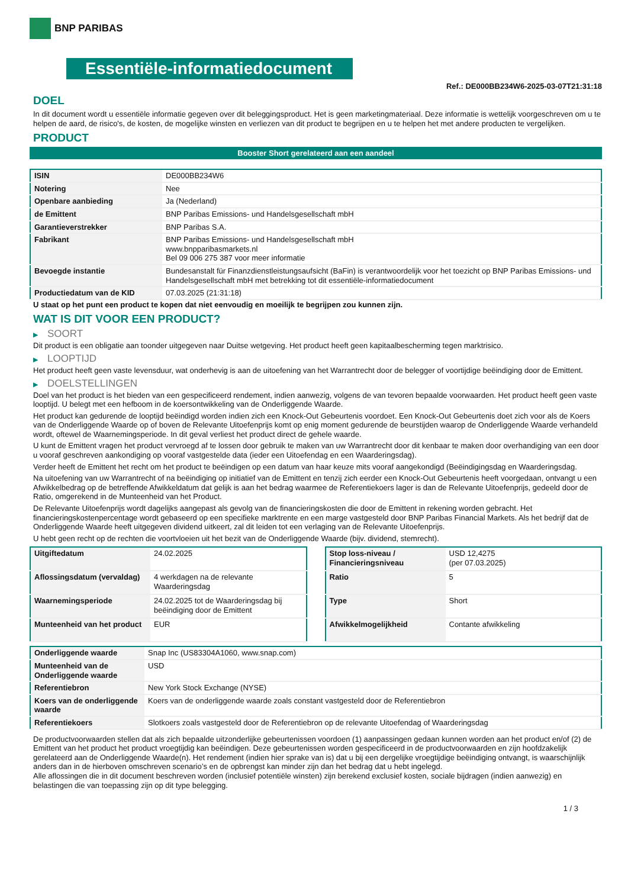BNP PARIBAS
Essentiële-informatiedocument
Ref.: DE000BB234W6-2025-03-07T21:31:18
DOEL
In dit document wordt u essentiële informatie gegeven over dit beleggingsproduct. Het is geen marketingmateriaal. Deze informatie is wettelijk voorgeschreven om u te helpen de aard, de risico's, de kosten, de mogelijke winsten en verliezen van dit product te begrijpen en u te helpen het met andere producten te vergelijken.
PRODUCT
Booster Short gerelateerd aan een aandeel
| ISIN | DE000BB234W6 |
| Notering | Nee |
| Openbare aanbieding | Ja (Nederland) |
| de Emittent | BNP Paribas Emissions- und Handelsgesellschaft mbH |
| Garantieverstrekker | BNP Paribas S.A. |
| Fabrikant | BNP Paribas Emissions- und Handelsgesellschaft mbH www.bnpparibasmarkets.nl Bel 09 006 275 387 voor meer informatie |
| Bevoegde instantie | Bundesanstalt für Finanzdienstleistungsaufsicht (BaFin) is verantwoordelijk voor het toezicht op BNP Paribas Emissions- und Handelsgesellschaft mbH met betrekking tot dit essentiële-informatiedocument |
| Productiedatum van de KID | 07.03.2025 (21:31:18) |
U staat op het punt een product te kopen dat niet eenvoudig en moeilijk te begrijpen zou kunnen zijn.
WAT IS DIT VOOR EEN PRODUCT?
▶ SOORT
Dit product is een obligatie aan toonder uitgegeven naar Duitse wetgeving. Het product heeft geen kapitaalbescherming tegen marktrisico.
▶ LOOPTIJD
Het product heeft geen vaste levensduur, wat onderhevig is aan de uitoefening van het Warrantrecht door de belegger of voortijdige beëindiging door de Emittent.
▶ DOELSTELLINGEN
Doel van het product is het bieden van een gespecificeerd rendement, indien aanwezig, volgens de van tevoren bepaalde voorwaarden. Het product heeft geen vaste looptijd. U belegt met een hefboom in de koersontwikkeling van de Onderliggende Waarde.
Het product kan gedurende de looptijd beëindigd worden indien zich een Knock-Out Gebeurtenis voordoet. Een Knock-Out Gebeurtenis doet zich voor als de Koers van de Onderliggende Waarde op of boven de Relevante Uitoefenprijs komt op enig moment gedurende de beurstijden waarop de Onderliggende Waarde verhandeld wordt, oftewel de Waarnemingsperiode. In dit geval verliest het product direct de gehele waarde.
U kunt de Emittent vragen het product vervroegd af te lossen door gebruik te maken van uw Warrantrecht door dit kenbaar te maken door overhandiging van een door u vooraf geschreven aankondiging op vooraf vastgestelde data (ieder een Uitoefendag en een Waarderingsdag).
Verder heeft de Emittent het recht om het product te beëindigen op een datum van haar keuze mits vooraf aangekondigd (Beëindigingsdag en Waarderingsdag.
Na uitoefening van uw Warrantrecht of na beëindiging op initiatief van de Emittent en tenzij zich eerder een Knock-Out Gebeurtenis heeft voorgedaan, ontvangt u een Afwikkelbedrag op de betreffende Afwikkeldatum dat gelijk is aan het bedrag waarmee de Referentiekoers lager is dan de Relevante Uitoefenprijs, gedeeld door de Ratio, omgerekend in de Munteenheid van het Product.
De Relevante Uitoefenprijs wordt dagelijks aangepast als gevolg van de financieringskosten die door de Emittent in rekening worden gebracht. Het financieringskostenpercentage wordt gebaseerd op een specifieke marktrente en een marge vastgesteld door BNP Paribas Financial Markets. Als het bedrijf dat de Onderliggende Waarde heeft uitgegeven dividend uitkeert, zal dit leiden tot een verlaging van de Relevante Uitoefenprijs.
U hebt geen recht op de rechten die voortvloeien uit het bezit van de Onderliggende Waarde (bijv. dividend, stemrecht).
| Uitgiftedatum | 24.02.2025 |
| Aflossingsdatum (vervaldag) | 4 werkdagen na de relevante Waarderingsdag |
| Waarnemingsperiode | 24.02.2025 tot de Waarderingsdag bij beëindiging door de Emittent |
| Munteenheid van het product | EUR |
| Stop loss-niveau / Financieringsniveau | USD 12,4275 (per 07.03.2025) |
| Ratio | 5 |
| Type | Short |
| Afwikkelmogelijkheid | Contante afwikkeling |
| Onderliggende waarde | Snap Inc (US83304A1060, www.snap.com) |
| Munteenheid van de Onderliggende waarde | USD |
| Referentiebron | New York Stock Exchange (NYSE) |
| Koers van de onderliggende waarde | Koers van de onderliggende waarde zoals constant vastgesteld door de Referentiebron |
| Referentiekoers | Slotkoers zoals vastgesteld door de Referentiebron op de relevante Uitoefendag of Waarderingsdag |
De productvoorwaarden stellen dat als zich bepaalde uitzonderlijke gebeurtenissen voordoen (1) aanpassingen gedaan kunnen worden aan het product en/of (2) de Emittent van het product het product vroegtijdig kan beëindigen. Deze gebeurtenissen worden gespecificeerd in de productvoorwaarden en zijn hoofdzakelijk gerelateerd aan de Onderliggende Waarde(n). Het rendement (indien hier sprake van is) dat u bij een dergelijke vroegtijdige beëindiging ontvangt, is waarschijnlijk anders dan in de hierboven omschreven scenario’s en de opbrengst kan minder zijn dan het bedrag dat u hebt ingelegd.
Alle aflossingen die in dit document beschreven worden (inclusief potentiële winsten) zijn berekend exclusief kosten, sociale bijdragen (indien aanwezig) en belastingen die van toepassing zijn op dit type belegging.
1 / 3